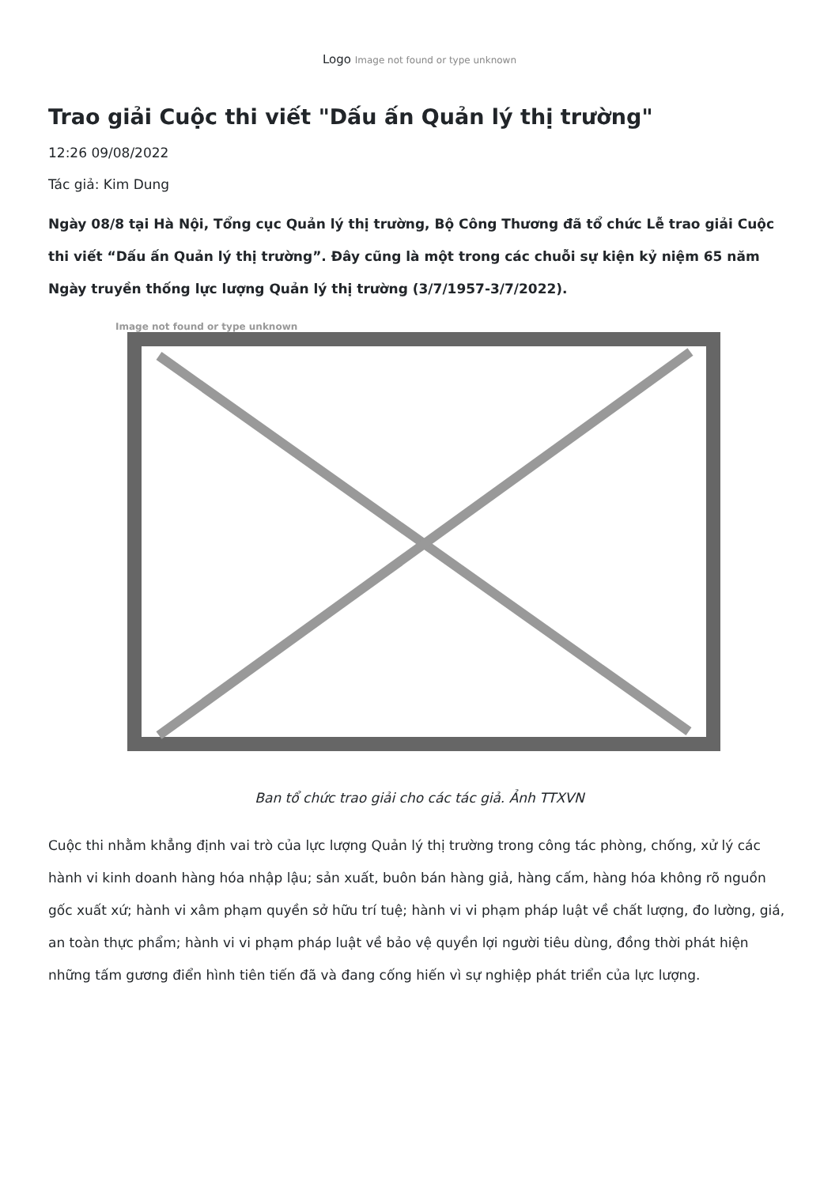Logo Image not found or type unknown
Trao giải Cuộc thi viết "Dấu ấn Quản lý thị trường"
12:26 09/08/2022
Tác giả: Kim Dung
Ngày 08/8 tại Hà Nội, Tổng cục Quản lý thị trường, Bộ Công Thương đã tổ chức Lễ trao giải Cuộc thi viết “Dấu ấn Quản lý thị trường”. Đây cũng là một trong các chuỗi sự kiện kỷ niệm 65 năm Ngày truyền thống lực lượng Quản lý thị trường (3/7/1957-3/7/2022).
Image not found or type unknown
Ban tổ chức trao giải cho các tác giả. Ảnh TTXVN
Cuộc thi nhằm khẳng định vai trò của lực lượng Quản lý thị trường trong công tác phòng, chống, xử lý các hành vi kinh doanh hàng hóa nhập lậu; sản xuất, buôn bán hàng giả, hàng cấm, hàng hóa không rõ nguồn gốc xuất xứ; hành vi xâm phạm quyền sở hữu trí tuệ; hành vi vi phạm pháp luật về chất lượng, đo lường, giá, an toàn thực phẩm; hành vi vi phạm pháp luật về bảo vệ quyền lợi người tiêu dùng, đồng thời phát hiện những tấm gương điển hình tiên tiến đã và đang cống hiến vì sự nghiệp phát triển của lực lượng.